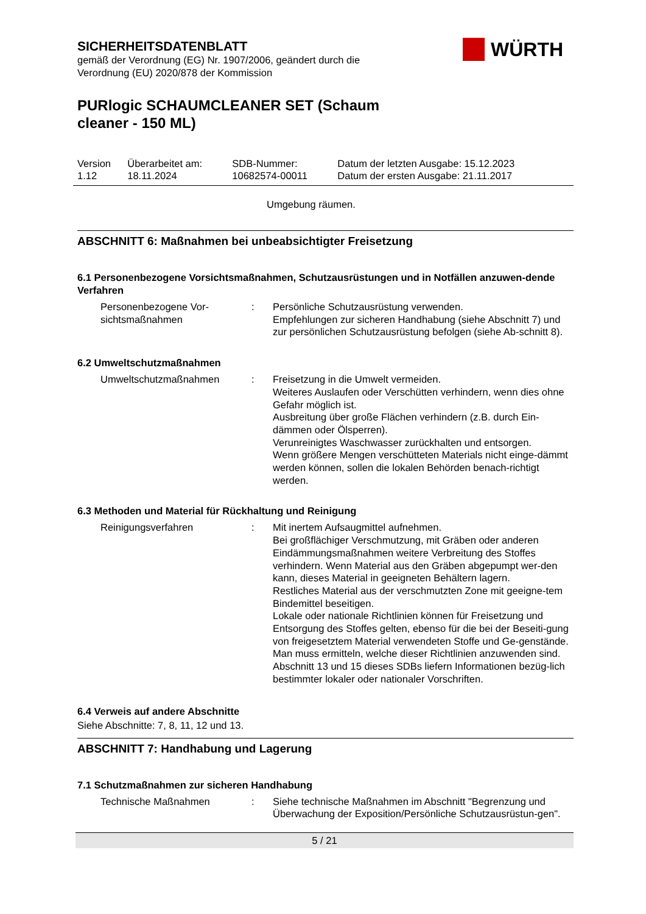WÜRTH
SICHERHEITSDATENBLATT
gemäß der Verordnung (EG) Nr. 1907/2006, geändert durch die
Verordnung (EU) 2020/878 der Kommission
PURlogic SCHAUMCLEANER SET (Schaum
cleaner - 150 ML)
| Version 1.12 | Überarbeitet am: 18.11.2024 | SDB-Nummer: 10682574-00011 | Datum der letzten Ausgabe: 15.12.2023 Datum der ersten Ausgabe: 21.11.2017 |
Umgebung räumen.
ABSCHNITT 6: Maßnahmen bei unbeabsichtigter Freisetzung
6.1 Personenbezogene Vorsichtsmaßnahmen, Schutzausrüstungen und in Notfällen anzuwen-dende Verfahren
| Personenbezogene Vor-sichtsmaßnahmen | : | Persönliche Schutzausrüstung verwenden. Empfehlungen zur sicheren Handhabung (siehe Abschnitt 7) und zur persönlichen Schutzausrüstung befolgen (siehe Ab-schnitt 8). |
6.2 Umweltschutzmaßnahmen
| Umweltschutzmaßnahmen | : | Freisetzung in die Umwelt vermeiden. Weiteres Auslaufen oder Verschütten verhindern, wenn dies ohne Gefahr möglich ist. Ausbreitung über große Flächen verhindern (z.B. durch Ein-dämmen oder Ölsperren). Verunreinigtes Waschwasser zurückhalten und entsorgen. Wenn größere Mengen verschütteten Materials nicht einge-dämmt werden können, sollen die lokalen Behörden benach-richtigt werden. |
6.3 Methoden und Material für Rückhaltung und Reinigung
| Reinigungsverfahren | : | Mit inertem Aufsaugmittel aufnehmen. Bei großflächiger Verschmutzung, mit Gräben oder anderen Eindämmungsmaßnahmen weitere Verbreitung des Stoffes verhindern. Wenn Material aus den Gräben abgepumpt wer-den kann, dieses Material in geeigneten Behältern lagern. Restliches Material aus der verschmutzten Zone mit geeigne-tem Bindemittel beseitigen. Lokale oder nationale Richtlinien können für Freisetzung und Entsorgung des Stoffes gelten, ebenso für die bei der Beseiti-gung von freigesetztem Material verwendeten Stoffe und Ge-genstände. Man muss ermitteln, welche dieser Richtlinien anzuwenden sind. Abschnitt 13 und 15 dieses SDBs liefern Informationen bezüg-lich bestimmter lokaler oder nationaler Vorschriften. |
6.4 Verweis auf andere Abschnitte
Siehe Abschnitte: 7, 8, 11, 12 und 13.
ABSCHNITT 7: Handhabung und Lagerung
7.1 Schutzmaßnahmen zur sicheren Handhabung
| Technische Maßnahmen | : | Siehe technische Maßnahmen im Abschnitt "Begrenzung und Überwachung der Exposition/Persönliche Schutzausrüstun-gen". |
5 / 21